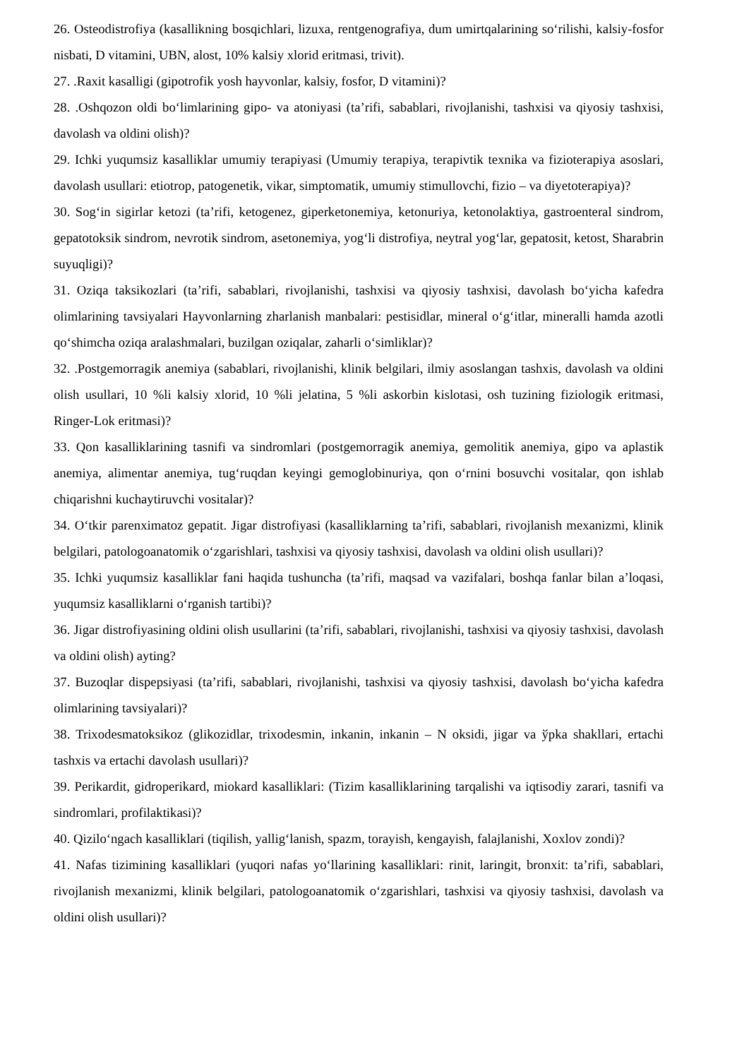26. Osteodistrofiya (kasallikning bosqichlari, lizuxa, rentgenografiya, dum umirtqalarining so‘rilishi, kalsiy-fosfor nisbati, D vitamini, UBN, alost, 10% kalsiy xlorid eritmasi, trivit).
27. .Raxit kasalligi (gipotrofik yosh hayvonlar, kalsiy, fosfor, D vitamini)?
28. .Oshqozon oldi bo‘limlarining gipo- va atoniyasi (ta’rifi, sabablari, rivojlanishi, tashxisi va qiyosiy tashxisi, davolash va oldini olish)?
29. Ichki yuqumsiz kasalliklar umumiy terapiyasi (Umumiy terapiya, terapivtik texnika va fizioterapiya asoslari, davolash usullari: etiotrop, patogenetik, vikar, simptomatik, umumiy stimullovchi, fizio – va diyetoterapiya)?
30. Sog‘in sigirlar ketozi (ta’rifi, ketogenez, giperketonemiya, ketonuriya, ketonolaktiya, gastroenteral sindrom, gepatotoksik sindrom, nevrotik sindrom, asetonemiya, yog‘li distrofiya, neytral yog‘lar, gepatosit, ketost, Sharabrin suyuqligi)?
31. Oziqa taksikozlari (ta’rifi, sabablari, rivojlanishi, tashxisi va qiyosiy tashxisi, davolash bo‘yicha kafedra olimlarining tavsiyalari Hayvonlarning zharlanish manbalari: pestisidlar, mineral o‘g‘itlar, mineralli hamda azotli qo‘shimcha oziqa aralashmalari, buzilgan oziqalar, zaharli o‘simliklar)?
32. .Postgemorragik anemiya (sabablari, rivojlanishi, klinik belgilari, ilmiy asoslangan tashxis, davolash va oldini olish usullari, 10 %li kalsiy xlorid, 10 %li jelatina, 5 %li askorbin kislotasi, osh tuzining fiziologik eritmasi, Ringer-Lok eritmasi)?
33. Qon kasalliklarining tasnifi va sindromlari (postgemorragik anemiya, gemolitik anemiya, gipo va aplastik anemiya, alimentar anemiya, tug‘ruqdan keyingi gemoglobinuriya, qon o‘rnini bosuvchi vositalar, qon ishlab chiqarishni kuchaytiruvchi vositalar)?
34. O‘tkir parenximatoz gepatit. Jigar distrofiyasi (kasalliklarning ta’rifi, sabablari, rivojlanish mexanizmi, klinik belgilari, patologoanatomik o‘zgarishlari, tashxisi va qiyosiy tashxisi, davolash va oldini olish usullari)?
35. Ichki yuqumsiz kasalliklar fani haqida tushuncha (ta’rifi, maqsad va vazifalari, boshqa fanlar bilan a’loqasi, yuqumsiz kasalliklarni o‘rganish tartibi)?
36. Jigar distrofiyasining oldini olish usullarini (ta’rifi, sabablari, rivojlanishi, tashxisi va qiyosiy tashxisi, davolash va oldini olish) ayting?
37. Buzoqlar dispepsiyasi (ta’rifi, sabablari, rivojlanishi, tashxisi va qiyosiy tashxisi, davolash bo‘yicha kafedra olimlarining tavsiyalari)?
38. Trixodesmatoksikoz (glikozidlar, trixodesmin, inkanin, inkanin – N oksidi, jigar va ўpka shakllari, ertachi tashxis va ertachi davolash usullari)?
39. Perikardit, gidroperikard, miokard kasalliklari: (Tizim kasalliklarining tarqalishi va iqtisodiy zarari, tasnifi va sindromlari, profilaktikasi)?
40. Qizilo‘ngach kasalliklari (tiqilish, yallig‘lanish, spazm, torayish, kengayish, falajlanishi, Xoxlov zondi)?
41. Nafas tizimining kasalliklari (yuqori nafas yo‘llarining kasalliklari: rinit, laringit, bronxit: ta’rifi, sabablari, rivojlanish mexanizmi, klinik belgilari, patologoanatomik o‘zgarishlari, tashxisi va qiyosiy tashxisi, davolash va oldini olish usullari)?